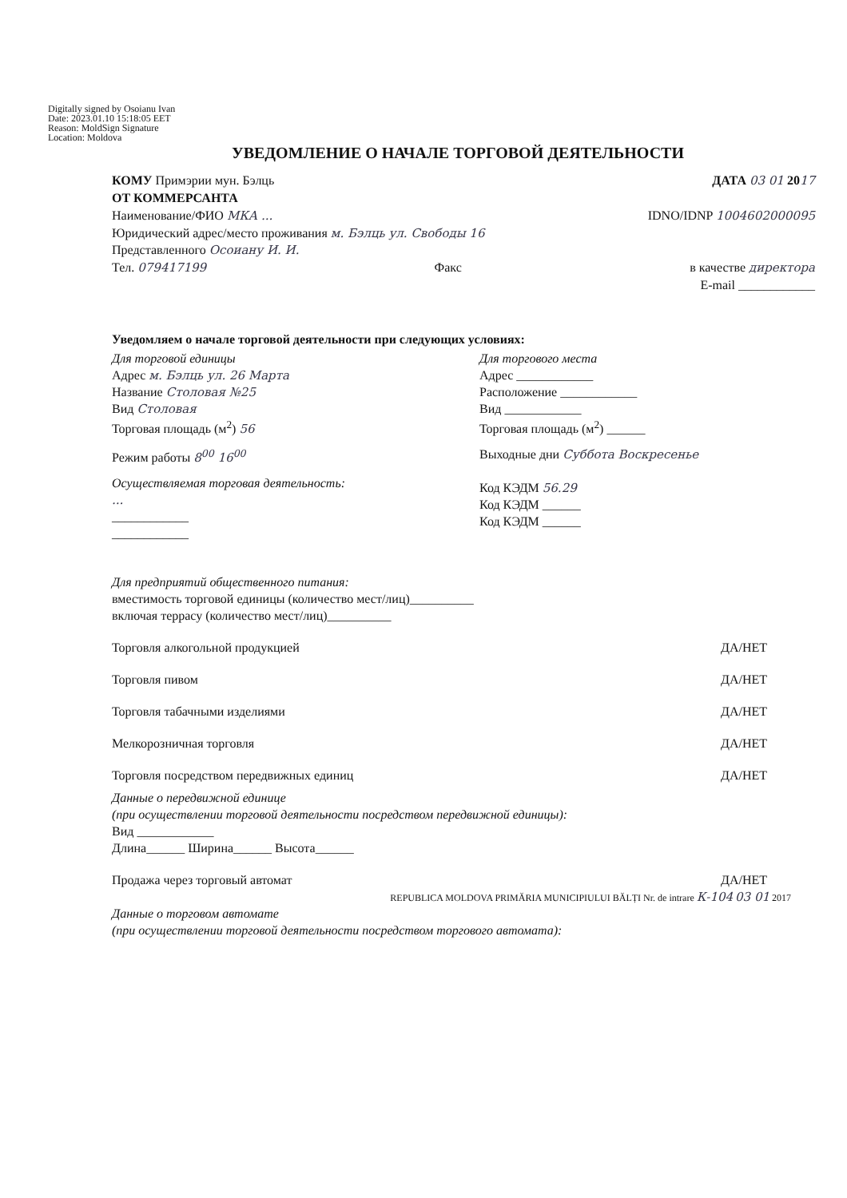Digitally signed by Osoianu Ivan
Date: 2023.01.10 15:18:05 EET
Reason: MoldSign Signature
Location: Moldova
УВЕДОМЛЕНИЕ О НАЧАЛЕ ТОРГОВОЙ ДЕЯТЕЛЬНОСТИ
КОМУ Примэрии мун. Бэлць ДАТА 03 01 2017
ОТ КОММЕРСАНТА
Наименование/ФИО МКА ... IDNO/IDNP 1004602000095
Юридический адрес/место проживания м. Бэлць ул. Свободы 16
Представленного Осоиану И. И.
Тел. 079417199 Факс в качестве директора
E-mail ____________
Уведомляем о начале торговой деятельности при следующих условиях:
Для торговой единицы
Адрес м. Бэлць ул. 26 Марта
Название Столовая №25
Вид Столовая
Торговая площадь (м<sup>2</sup>) 56
Режим работы 8<sup>00</sup> 16<sup>00</sup>
Осуществляемая торговая деятельность:
...
____________
____________
Для торгового места
Адрес ____________
Расположение ____________
Вид ____________
Торговая площадь (м<sup>2</sup>) ______
Выходные дни Суббота Воскресенье
Код КЭДМ 56.29
Код КЭДМ ______
Код КЭДМ ______
Для предприятий общественного питания:
вместимость торговой единицы (количество мест/лиц)__________
включая террасу (количество мест/лиц)__________
Торговля алкогольной продукцией ДА/НЕТ
Торговля пивом ДА/НЕТ
Торговля табачными изделиями ДА/НЕТ
Мелкорозничная торговля ДА/НЕТ
Торговля посредством передвижных единиц ДА/НЕТ
Данные о передвижной единице
(при осуществлении торговой деятельности посредством передвижной единицы):
Вид ____________
Длина______ Ширина______ Высота______
Продажа через торговый автомат ДА/НЕТ
REPUBLICA MOLDOVA PRIMĂRIA MUNICIPIULUI BĂLȚI Nr. de intrare К-104 03 01 2017
Данные о торговом автомате
(при осуществлении торговой деятельности посредством торгового автомата):